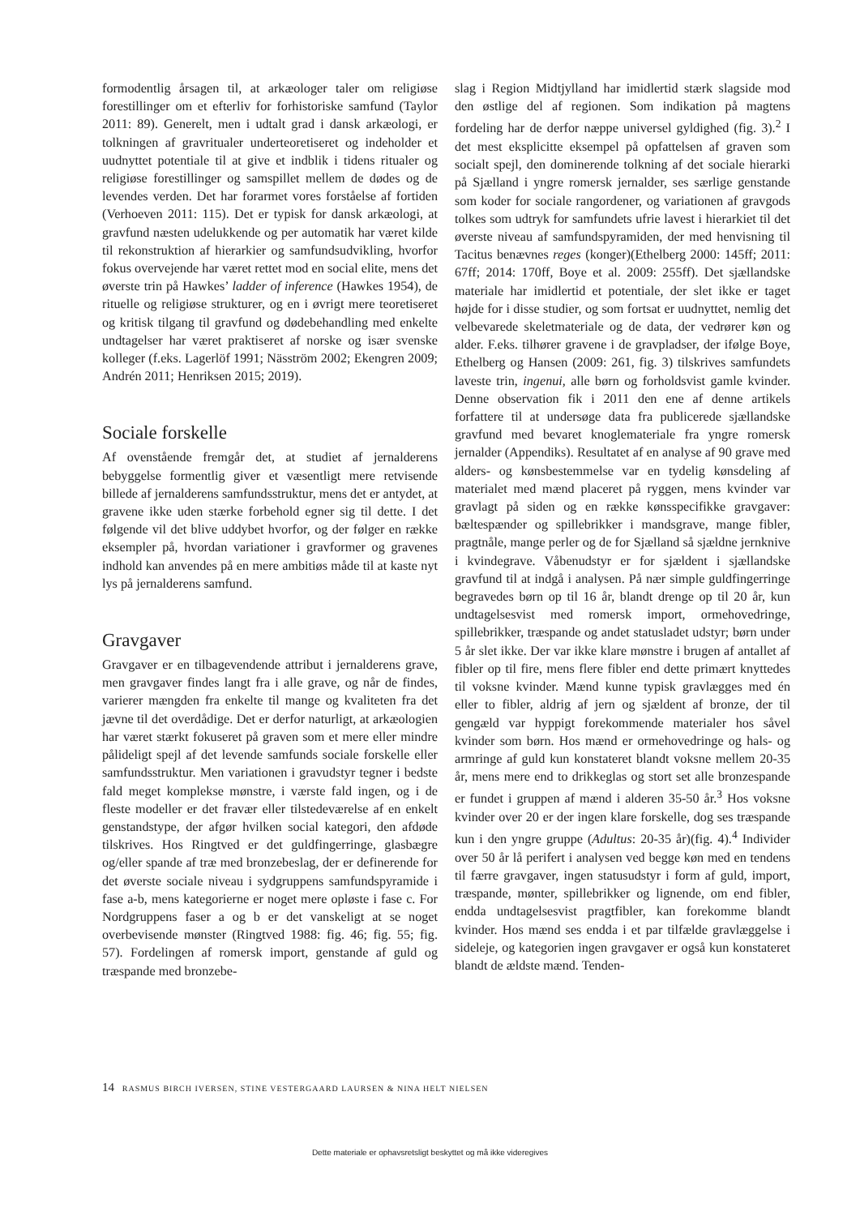formodentlig årsagen til, at arkæologer taler om religiøse forestillinger om et efterliv for forhistoriske samfund (Taylor 2011: 89). Generelt, men i udtalt grad i dansk arkæologi, er tolkningen af gravritualer underteoretiseret og indeholder et uudnyttet potentiale til at give et indblik i tidens ritualer og religiøse forestillinger og samspillet mellem de dødes og de levendes verden. Det har forarmet vores forståelse af fortiden (Verhoeven 2011: 115). Det er typisk for dansk arkæologi, at gravfund næsten udelukkende og per automatik har været kilde til rekonstruktion af hierarkier og samfundsudvikling, hvorfor fokus overvejende har været rettet mod en social elite, mens det øverste trin på Hawkes’ ladder of inference (Hawkes 1954), de rituelle og religiøse strukturer, og en i øvrigt mere teoretiseret og kritisk tilgang til gravfund og dødebehandling med enkelte undtagelser har været praktiseret af norske og især svenske kolleger (f.eks. Lagerlöf 1991; Näsström 2002; Ekengren 2009; Andrén 2011; Henriksen 2015; 2019).
Sociale forskelle
Af ovenstående fremgår det, at studiet af jernalderens bebyggelse formentlig giver et væsentligt mere retvisende billede af jernalderens samfundsstruktur, mens det er antydet, at gravene ikke uden stærke forbehold egner sig til dette. I det følgende vil det blive uddybet hvorfor, og der følger en række eksempler på, hvordan variationer i gravformer og gravenes indhold kan anvendes på en mere ambitiøs måde til at kaste nyt lys på jernalderens samfund.
Gravgaver
Gravgaver er en tilbagevendende attribut i jernalderens grave, men gravgaver findes langt fra i alle grave, og når de findes, varierer mængden fra enkelte til mange og kvaliteten fra det jævne til det overdådige. Det er derfor naturligt, at arkæologien har været stærkt fokuseret på graven som et mere eller mindre pålideligt spejl af det levende samfunds sociale forskelle eller samfundsstruktur. Men variationen i gravudstyr tegner i bedste fald meget komplekse mønstre, i værste fald ingen, og i de fleste modeller er det fravær eller tilstedeværelse af en enkelt genstandstype, der afgør hvilken social kategori, den afdøde tilskrives. Hos Ringtved er det guldfingerringe, glasbægre og/eller spande af træ med bronzebeslag, der er definerende for det øverste sociale niveau i sydgruppens samfundspyramide i fase a-b, mens kategorierne er noget mere opløste i fase c. For Nordgruppens faser a og b er det vanskeligt at se noget overbevisende mønster (Ringtved 1988: fig. 46; fig. 55; fig. 57). Fordelingen af romersk import, genstande af guld og træspande med bronzebe-
slag i Region Midtjylland har imidlertid stærk slagside mod den østlige del af regionen. Som indikation på magtens fordeling har de derfor næppe universel gyldighed (fig. 3).<sup>2</sup> I det mest eksplicitte eksempel på opfattelsen af graven som socialt spejl, den dominerende tolkning af det sociale hierarki på Sjælland i yngre romersk jernalder, ses særlige genstande som koder for sociale rangordener, og variationen af gravgods tolkes som udtryk for samfundets ufrie lavest i hierarkiet til det øverste niveau af samfundspyramiden, der med henvisning til Tacitus benævnes reges (konger)(Ethelberg 2000: 145ff; 2011: 67ff; 2014: 170ff, Boye et al. 2009: 255ff). Det sjællandske materiale har imidlertid et potentiale, der slet ikke er taget højde for i disse studier, og som fortsat er uudnyttet, nemlig det velbevarede skeletmateriale og de data, der vedrører køn og alder. F.eks. tilhører gravene i de gravpladser, der ifølge Boye, Ethelberg og Hansen (2009: 261, fig. 3) tilskrives samfundets laveste trin, ingenui, alle børn og forholdsvist gamle kvinder. Denne observation fik i 2011 den ene af denne artikels forfattere til at undersøge data fra publicerede sjællandske gravfund med bevaret knoglemateriale fra yngre romersk jernalder (Appendiks). Resultatet af en analyse af 90 grave med alders- og kønsbestemmelse var en tydelig kønsdeling af materialet med mænd placeret på ryggen, mens kvinder var gravlagt på siden og en række kønsspecifikke gravgaver: bæltespænder og spillebrikker i mandsgrave, mange fibler, pragtnåle, mange perler og de for Sjælland så sjældne jernknive i kvindegrave. Våbenudstyr er for sjældent i sjællandske gravfund til at indgå i analysen. På nær simple guldfingerringe begravedes børn op til 16 år, blandt drenge op til 20 år, kun undtagelsesvist med romersk import, ormehovedringe, spillebrikker, træspande og andet statusladet udstyr; børn under 5 år slet ikke. Der var ikke klare mønstre i brugen af antallet af fibler op til fire, mens flere fibler end dette primært knyttedes til voksne kvinder. Mænd kunne typisk gravlægges med én eller to fibler, aldrig af jern og sjældent af bronze, der til gengæld var hyppigt forekommende materialer hos såvel kvinder som børn. Hos mænd er ormehovedringe og hals- og armringe af guld kun konstateret blandt voksne mellem 20-35 år, mens mere end to drikkeglas og stort set alle bronzespande er fundet i gruppen af mænd i alderen 35-50 år.<sup>3</sup> Hos voksne kvinder over 20 er der ingen klare forskelle, dog ses træspande kun i den yngre gruppe (Adultus: 20-35 år)(fig. 4).<sup>4</sup> Individer over 50 år lå perifert i analysen ved begge køn med en tendens til færre gravgaver, ingen statusudstyr i form af guld, import, træspande, mønter, spillebrikker og lignende, om end fibler, endda undtagelsesvist pragtfibler, kan forekomme blandt kvinder. Hos mænd ses endda i et par tilfælde gravlæggelse i sideleje, og kategorien ingen gravgaver er også kun konstateret blandt de ældste mænd. Tenden-
14 RASMUS BIRCH IVERSEN, STINE VESTERGAARD LAURSEN & NINA HELT NIELSEN
Dette materiale er ophavsretsligt beskyttet og må ikke videregives